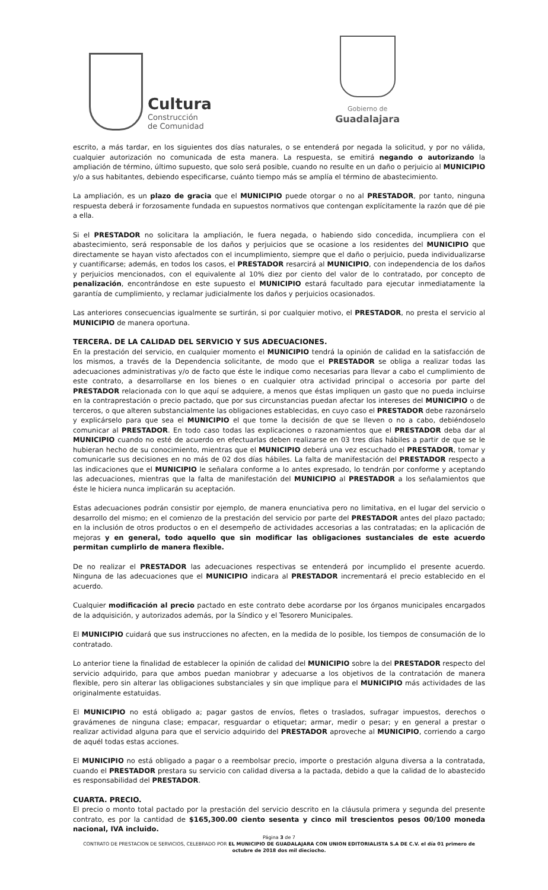Cultura
Construcción
de Comunidad
Gobierno de
Guadalajara
escrito, a más tardar, en los siguientes dos días naturales, o se entenderá por negada la solicitud, y por no válida, cualquier autorización no comunicada de esta manera. La respuesta, se emitirá negando o autorizando la ampliación de término, último supuesto, que solo será posible, cuando no resulte en un daño o perjuicio al MUNICIPIO y/o a sus habitantes, debiendo especificarse, cuánto tiempo más se amplía el término de abastecimiento.
La ampliación, es un plazo de gracia que el MUNICIPIO puede otorgar o no al PRESTADOR, por tanto, ninguna respuesta deberá ir forzosamente fundada en supuestos normativos que contengan explícitamente la razón que dé pie a ella.
Si el PRESTADOR no solicitara la ampliación, le fuera negada, o habiendo sido concedida, incumpliera con el abastecimiento, será responsable de los daños y perjuicios que se ocasione a los residentes del MUNICIPIO que directamente se hayan visto afectados con el incumplimiento, siempre que el daño o perjuicio, pueda individualizarse y cuantificarse; además, en todos los casos, el PRESTADOR resarcirá al MUNICIPIO, con independencia de los daños y perjuicios mencionados, con el equivalente al 10% diez por ciento del valor de lo contratado, por concepto de penalización, encontrándose en este supuesto el MUNICIPIO estará facultado para ejecutar inmediatamente la garantía de cumplimiento, y reclamar judicialmente los daños y perjuicios ocasionados.
Las anteriores consecuencias igualmente se surtirán, si por cualquier motivo, el PRESTADOR, no presta el servicio al MUNICIPIO de manera oportuna.
TERCERA. DE LA CALIDAD DEL SERVICIO Y SUS ADECUACIONES.
En la prestación del servicio, en cualquier momento el MUNICIPIO tendrá la opinión de calidad en la satisfacción de los mismos, a través de la Dependencia solicitante, de modo que el PRESTADOR se obliga a realizar todas las adecuaciones administrativas y/o de facto que éste le indique como necesarias para llevar a cabo el cumplimiento de este contrato, a desarrollarse en los bienes o en cualquier otra actividad principal o accesoria por parte del PRESTADOR relacionada con lo que aquí se adquiere, a menos que éstas impliquen un gasto que no pueda incluirse en la contraprestación o precio pactado, que por sus circunstancias puedan afectar los intereses del MUNICIPIO o de terceros, o que alteren substancialmente las obligaciones establecidas, en cuyo caso el PRESTADOR debe razonárselo y explicárselo para que sea el MUNICIPIO el que tome la decisión de que se lleven o no a cabo, debiéndoselo comunicar al PRESTADOR. En todo caso todas las explicaciones o razonamientos que el PRESTADOR deba dar al MUNICIPIO cuando no esté de acuerdo en efectuarlas deben realizarse en 03 tres días hábiles a partir de que se le hubieran hecho de su conocimiento, mientras que el MUNICIPIO deberá una vez escuchado el PRESTADOR, tomar y comunicarle sus decisiones en no más de 02 dos días hábiles. La falta de manifestación del PRESTADOR respecto a las indicaciones que el MUNICIPIO le señalara conforme a lo antes expresado, lo tendrán por conforme y aceptando las adecuaciones, mientras que la falta de manifestación del MUNICIPIO al PRESTADOR a los señalamientos que éste le hiciera nunca implicarán su aceptación.
Estas adecuaciones podrán consistir por ejemplo, de manera enunciativa pero no limitativa, en el lugar del servicio o desarrollo del mismo; en el comienzo de la prestación del servicio por parte del PRESTADOR antes del plazo pactado; en la inclusión de otros productos o en el desempeño de actividades accesorias a las contratadas; en la aplicación de mejoras y en general, todo aquello que sin modificar las obligaciones sustanciales de este acuerdo permitan cumplirlo de manera flexible.
De no realizar el PRESTADOR las adecuaciones respectivas se entenderá por incumplido el presente acuerdo. Ninguna de las adecuaciones que el MUNICIPIO indicara al PRESTADOR incrementará el precio establecido en el acuerdo.
Cualquier modificación al precio pactado en este contrato debe acordarse por los órganos municipales encargados de la adquisición, y autorizados además, por la Síndico y el Tesorero Municipales.
El MUNICIPIO cuidará que sus instrucciones no afecten, en la medida de lo posible, los tiempos de consumación de lo contratado.
Lo anterior tiene la finalidad de establecer la opinión de calidad del MUNICIPIO sobre la del PRESTADOR respecto del servicio adquirido, para que ambos puedan maniobrar y adecuarse a los objetivos de la contratación de manera flexible, pero sin alterar las obligaciones substanciales y sin que implique para el MUNICIPIO más actividades de las originalmente estatuidas.
El MUNICIPIO no está obligado a; pagar gastos de envíos, fletes o traslados, sufragar impuestos, derechos o gravámenes de ninguna clase; empacar, resguardar o etiquetar; armar, medir o pesar; y en general a prestar o realizar actividad alguna para que el servicio adquirido del PRESTADOR aproveche al MUNICIPIO, corriendo a cargo de aquél todas estas acciones.
El MUNICIPIO no está obligado a pagar o a reembolsar precio, importe o prestación alguna diversa a la contratada, cuando el PRESTADOR prestara su servicio con calidad diversa a la pactada, debido a que la calidad de lo abastecido es responsabilidad del PRESTADOR.
CUARTA. PRECIO.
El precio o monto total pactado por la prestación del servicio descrito en la cláusula primera y segunda del presente contrato, es por la cantidad de $165,300.00 ciento sesenta y cinco mil trescientos pesos 00/100 moneda nacional, IVA incluido.
Página 3 de 7
CONTRATO DE PRESTACION DE SERVICIOS, CELEBRADO POR EL MUNICIPIO DE GUADALAJARA CON UNION EDITORIALISTA S.A DE C.V. el día 01 primero de octubre de 2018 dos mil dieciocho.